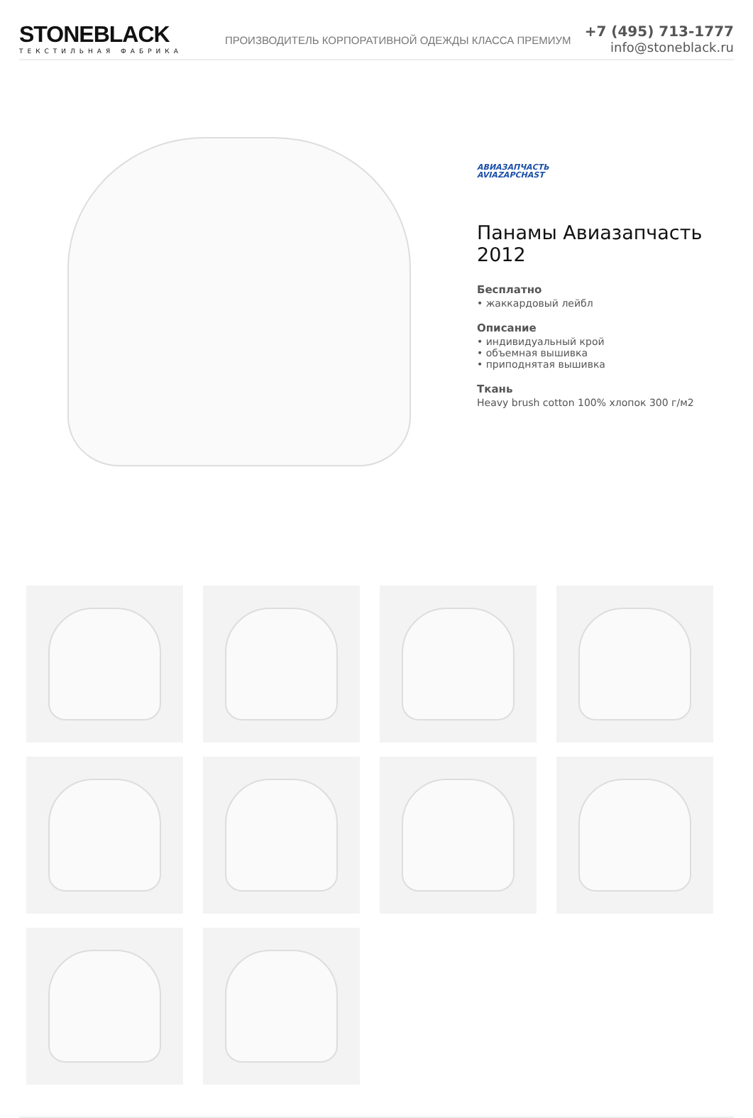STONEBLACK
ТЕКСТИЛЬНАЯ ФАБРИКА
ПРОИЗВОДИТЕЛЬ КОРПОРАТИВНОЙ ОДЕЖДЫ КЛАССА ПРЕМИУМ
+7 (495) 713-1777
info@stoneblack.ru
АВИАЗАПЧАСТЬ
AVIAZAPCHAST
Панамы Авиазапчасть 2012
Бесплатно
• жаккардовый лейбл
Описание
• индивидуальный крой
• объемная вышивка
• приподнятая вышивка
Ткань
Heavy brush cotton 100% хлопок 300 г/м2